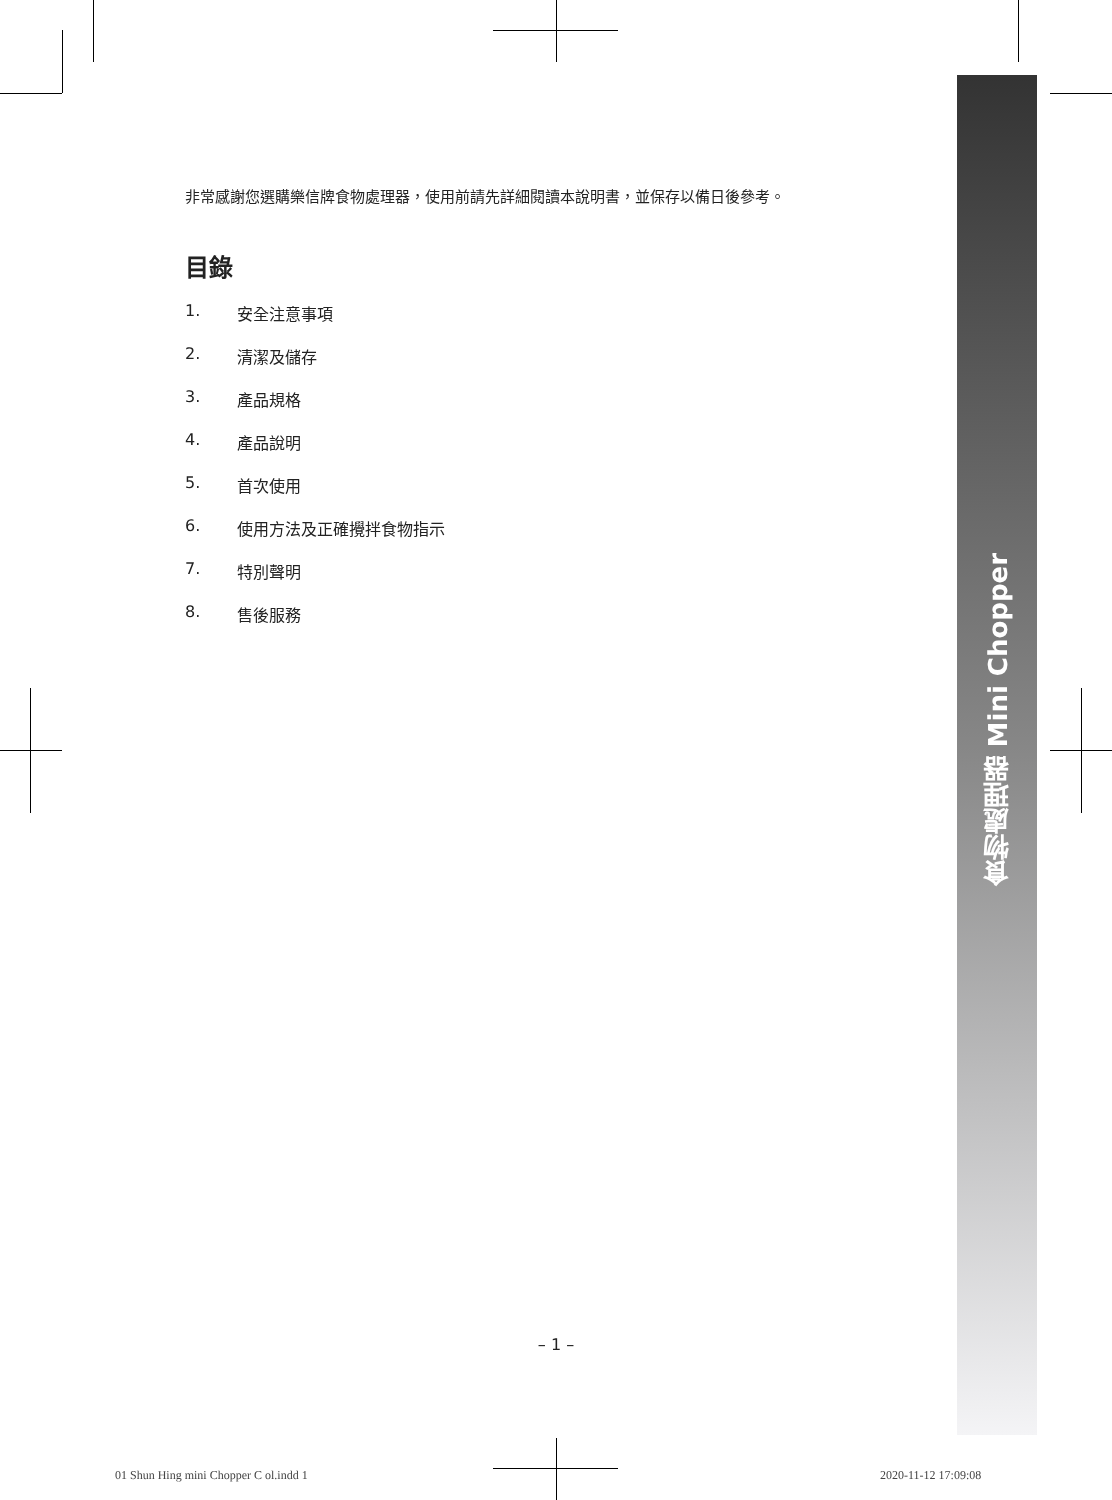食物處理器 Mini Chopper
非常感謝您選購樂信牌食物處理器，使用前請先詳細閱讀本說明書，並保存以備日後參考。
目錄
1. 安全注意事項
2. 清潔及儲存
3. 產品規格
4. 產品說明
5. 首次使用
6. 使用方法及正確攪拌食物指示
7. 特別聲明
8. 售後服務
– 1 –
01 Shun Hing mini Chopper C ol.indd 1
2020-11-12 17:09:08